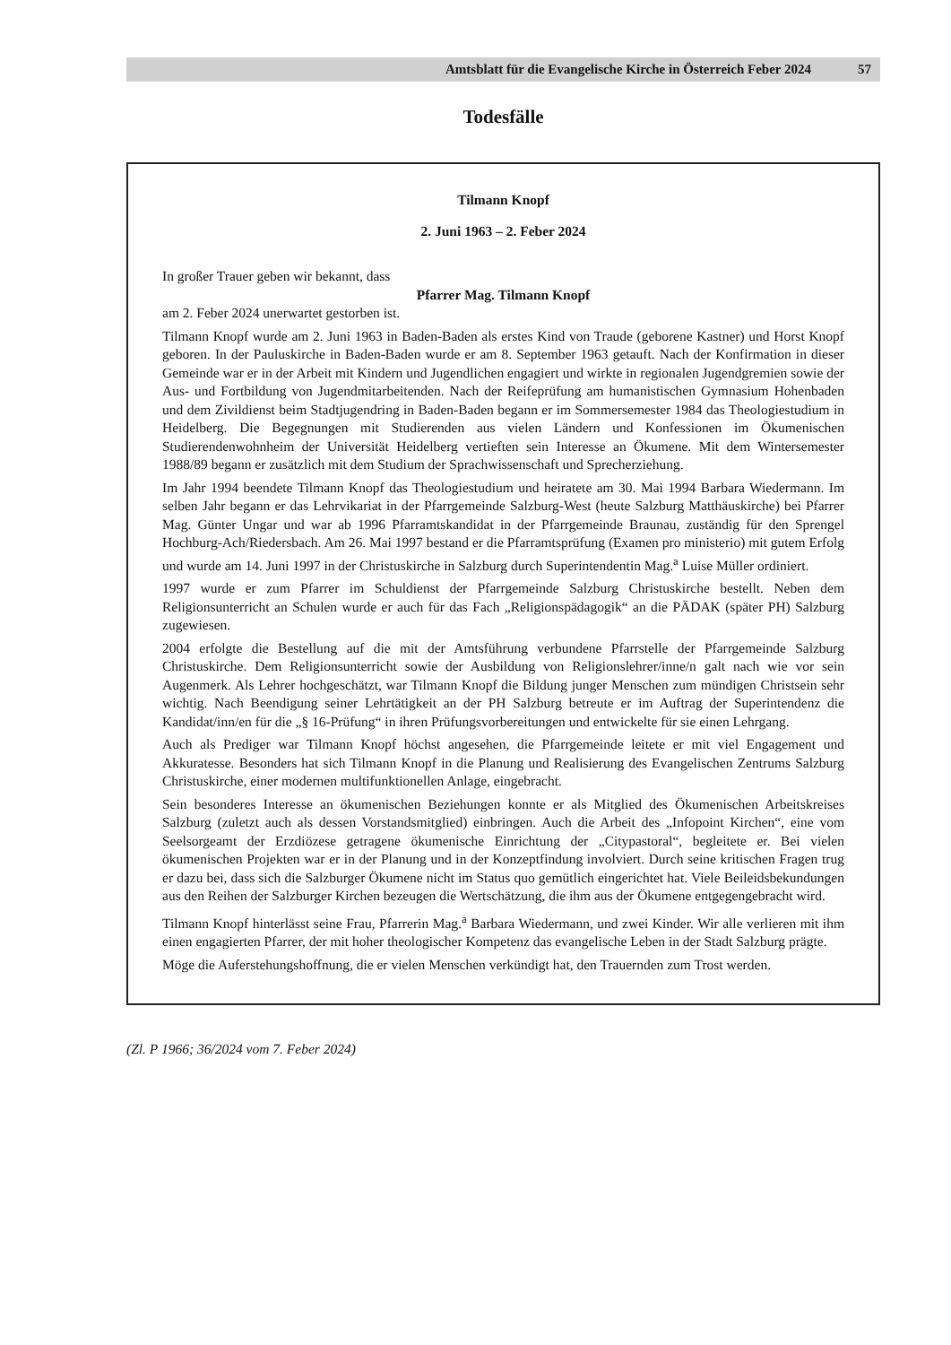Amtsblatt für die Evangelische Kirche in Österreich Feber 2024 57
Todesfälle
Tilmann Knopf
2. Juni 1963 – 2. Feber 2024
In großer Trauer geben wir bekannt, dass
Pfarrer Mag. Tilmann Knopf
am 2. Feber 2024 unerwartet gestorben ist.
Tilmann Knopf wurde am 2. Juni 1963 in Baden-Baden als erstes Kind von Traude (geborene Kastner) und Horst Knopf geboren. In der Pauluskirche in Baden-Baden wurde er am 8. September 1963 getauft. Nach der Konfirmation in dieser Gemeinde war er in der Arbeit mit Kindern und Jugendlichen engagiert und wirkte in regionalen Jugendgremien sowie der Aus- und Fortbildung von Jugendmitarbeitenden. Nach der Reifeprüfung am humanistischen Gymnasium Hohenbaden und dem Zivildienst beim Stadtjugendring in Baden-Baden begann er im Sommersemester 1984 das Theologiestudium in Heidelberg. Die Begegnungen mit Studierenden aus vielen Ländern und Konfessionen im Ökumenischen Studierendenwohnheim der Universität Heidelberg vertieften sein Interesse an Ökumene. Mit dem Wintersemester 1988/89 begann er zusätzlich mit dem Studium der Sprachwissenschaft und Sprecherziehung.
Im Jahr 1994 beendete Tilmann Knopf das Theologiestudium und heiratete am 30. Mai 1994 Barbara Wiedermann. Im selben Jahr begann er das Lehrvikariat in der Pfarrgemeinde Salzburg-West (heute Salzburg Matthäuskirche) bei Pfarrer Mag. Günter Ungar und war ab 1996 Pfarramtskandidat in der Pfarrgemeinde Braunau, zuständig für den Sprengel Hochburg-Ach/Riedersbach. Am 26. Mai 1997 bestand er die Pfarramtsprüfung (Examen pro ministerio) mit gutem Erfolg und wurde am 14. Juni 1997 in der Christuskirche in Salzburg durch Superintendentin Mag.<sup>a</sup> Luise Müller ordiniert.
1997 wurde er zum Pfarrer im Schuldienst der Pfarrgemeinde Salzburg Christuskirche bestellt. Neben dem Religionsunterricht an Schulen wurde er auch für das Fach „Religionspädagogik“ an die PÄDAK (später PH) Salzburg zugewiesen.
2004 erfolgte die Bestellung auf die mit der Amtsführung verbundene Pfarrstelle der Pfarrgemeinde Salzburg Christuskirche. Dem Religionsunterricht sowie der Ausbildung von Religionslehrer/inne/n galt nach wie vor sein Augenmerk. Als Lehrer hochgeschätzt, war Tilmann Knopf die Bildung junger Menschen zum mündigen Christsein sehr wichtig. Nach Beendigung seiner Lehrtätigkeit an der PH Salzburg betreute er im Auftrag der Superintendenz die Kandidat/inn/en für die „§ 16-Prüfung“ in ihren Prüfungsvorbereitungen und entwickelte für sie einen Lehrgang.
Auch als Prediger war Tilmann Knopf höchst angesehen, die Pfarrgemeinde leitete er mit viel Engagement und Akkuratesse. Besonders hat sich Tilmann Knopf in die Planung und Realisierung des Evangelischen Zentrums Salzburg Christuskirche, einer modernen multifunktionellen Anlage, eingebracht.
Sein besonderes Interesse an ökumenischen Beziehungen konnte er als Mitglied des Ökumenischen Arbeitskreises Salzburg (zuletzt auch als dessen Vorstandsmitglied) einbringen. Auch die Arbeit des „Infopoint Kirchen“, eine vom Seelsorgeamt der Erzdiözese getragene ökumenische Einrichtung der „Citypastoral“, begleitete er. Bei vielen ökumenischen Projekten war er in der Planung und in der Konzeptfindung involviert. Durch seine kritischen Fragen trug er dazu bei, dass sich die Salzburger Ökumene nicht im Status quo gemütlich eingerichtet hat. Viele Beileidsbekundungen aus den Reihen der Salzburger Kirchen bezeugen die Wertschätzung, die ihm aus der Ökumene entgegengebracht wird.
Tilmann Knopf hinterlässt seine Frau, Pfarrerin Mag.<sup>a</sup> Barbara Wiedermann, und zwei Kinder. Wir alle verlieren mit ihm einen engagierten Pfarrer, der mit hoher theologischer Kompetenz das evangelische Leben in der Stadt Salzburg prägte.
Möge die Auferstehungshoffnung, die er vielen Menschen verkündigt hat, den Trauernden zum Trost werden.
(Zl. P 1966; 36/2024 vom 7. Feber 2024)